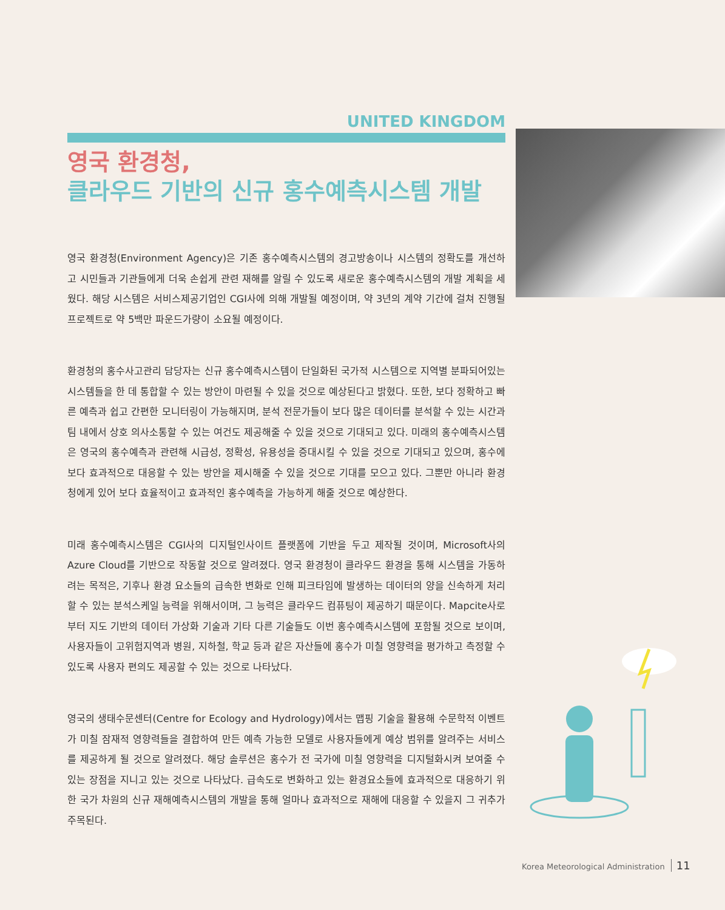UNITED KINGDOM
영국 환경청,
클라우드 기반의 신규 홍수예측시스템 개발
영국 환경청(Environment Agency)은 기존 홍수예측시스템의 경고방송이나 시스템의 정확도를 개선하고 시민들과 기관들에게 더욱 손쉽게 관련 재해를 알릴 수 있도록 새로운 홍수예측시스템의 개발 계획을 세웠다. 해당 시스템은 서비스제공기업인 CGI사에 의해 개발될 예정이며, 약 3년의 계약 기간에 걸쳐 진행될 프로젝트로 약 5백만 파운드가량이 소요될 예정이다.
환경청의 홍수사고관리 담당자는 신규 홍수예측시스템이 단일화된 국가적 시스템으로 지역별 분파되어있는 시스템들을 한 데 통합할 수 있는 방안이 마련될 수 있을 것으로 예상된다고 밝혔다. 또한, 보다 정확하고 빠른 예측과 쉽고 간편한 모니터링이 가능해지며, 분석 전문가들이 보다 많은 데이터를 분석할 수 있는 시간과 팀 내에서 상호 의사소통할 수 있는 여건도 제공해줄 수 있을 것으로 기대되고 있다. 미래의 홍수예측시스템은 영국의 홍수예측과 관련해 시급성, 정확성, 유용성을 증대시킬 수 있을 것으로 기대되고 있으며, 홍수에 보다 효과적으로 대응할 수 있는 방안을 제시해줄 수 있을 것으로 기대를 모으고 있다. 그뿐만 아니라 환경청에게 있어 보다 효율적이고 효과적인 홍수예측을 가능하게 해줄 것으로 예상한다.
미래 홍수예측시스템은 CGI사의 디지털인사이트 플랫폼에 기반을 두고 제작될 것이며, Microsoft사의 Azure Cloud를 기반으로 작동할 것으로 알려졌다. 영국 환경청이 클라우드 환경을 통해 시스템을 가동하려는 목적은, 기후나 환경 요소들의 급속한 변화로 인해 피크타임에 발생하는 데이터의 양을 신속하게 처리할 수 있는 분석스케일 능력을 위해서이며, 그 능력은 클라우드 컴퓨팅이 제공하기 때문이다. Mapcite사로부터 지도 기반의 데이터 가상화 기술과 기타 다른 기술들도 이번 홍수예측시스템에 포함될 것으로 보이며, 사용자들이 고위험지역과 병원, 지하철, 학교 등과 같은 자산들에 홍수가 미칠 영향력을 평가하고 측정할 수 있도록 사용자 편의도 제공할 수 있는 것으로 나타났다.
영국의 생태수문센터(Centre for Ecology and Hydrology)에서는 맵핑 기술을 활용해 수문학적 이벤트가 미칠 잠재적 영향력들을 결합하여 만든 예측 가능한 모델로 사용자들에게 예상 범위를 알려주는 서비스를 제공하게 될 것으로 알려졌다. 해당 솔루션은 홍수가 전 국가에 미칠 영향력을 디지털화시켜 보여줄 수 있는 장점을 지니고 있는 것으로 나타났다. 급속도로 변화하고 있는 환경요소들에 효과적으로 대응하기 위한 국가 차원의 신규 재해예측시스템의 개발을 통해 얼마나 효과적으로 재해에 대응할 수 있을지 그 귀추가 주목된다.
Korea Meteorological Administration 11